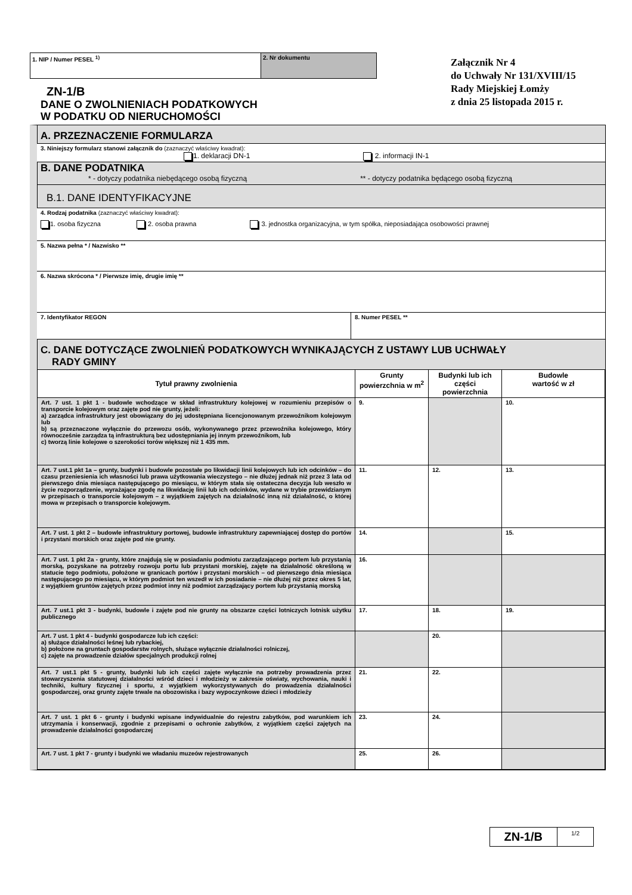1. NIP / Numer PESEL <sup>1)</sup> 2. Nr dokumentu
ZN-1/B
DANE O ZWOLNIENIACH PODATKOWYCH
W PODATKU OD NIERUCHOMOŚCI
Załącznik Nr 4
do Uchwały Nr 131/XVIII/15
Rady Miejskiej Łomży
z dnia 25 listopada 2015 r.
A. PRZEZNACZENIE FORMULARZA
3. Niniejszy formularz stanowi załącznik do (zaznaczyć właściwy kwadrat):
1. deklaracji DN-1 2. informacji IN-1
B. DANE PODATNIKA
* - dotyczy podatnika niebędącego osobą fizyczną ** - dotyczy podatnika będącego osobą fizyczną
B.1. DANE IDENTYFIKACYJNE
4. Rodzaj podatnika (zaznaczyć właściwy kwadrat):
1. osoba fizyczna 2. osoba prawna 3. jednostka organizacyjna, w tym spółka, nieposiadająca osobowości prawnej
5. Nazwa pełna * / Nazwisko **
6. Nazwa skrócona * / Pierwsze imię, drugie imię **
7. Identyfikator REGON 8. Numer PESEL **
C. DANE DOTYCZĄCE ZWOLNIEŃ PODATKOWYCH WYNIKAJĄCYCH Z USTAWY LUB UCHWAŁY
RADY GMINY
| Tytuł prawny zwolnienia | Grunty powierzchnia w m<sup>2</sup> | Budynki lub ich części powierzchnia | Budowle wartość w zł |
| --- | --- | --- | --- |
| Art. 7 ust. 1 pkt 1 - budowle wchodzące w skład infrastruktury kolejowej w rozumieniu przepisów o transporcie kolejowym oraz zajęte pod nie grunty, jeżeli: a) zarządca infrastruktury jest obowiązany do jej udostępniana licencjonowanym przewoźnikom kolejowym lub b) są przeznaczone wyłącznie do przewozu osób, wykonywanego przez przewoźnika kolejowego, który równocześnie zarządza tą infrastrukturą bez udostępniania jej innym przewoźnikom, lub c) tworzą linie kolejowe o szerokości torów większej niż 1 435 mm. | 9. | | 10. |
| Art. 7 ust.1 pkt 1a – grunty, budynki i budowle pozostałe po likwidacji linii kolejowych lub ich odcinków – do czasu przeniesienia ich własności lub prawa użytkowania wieczystego – nie dłużej jednak niż przez 3 lata od pierwszego dnia miesiąca następującego po miesiącu, w którym stała się ostateczna decyzja lub weszło w życie rozporządzenie, wyrażające zgodę na likwidację linii lub ich odcinków, wydane w trybie przewidzianym w przepisach o transporcie kolejowym – z wyjątkiem zajętych na działalność inną niż działalność, o której mowa w przepisach o transporcie kolejowym. | 11. | 12. | 13. |
| Art. 7 ust. 1 pkt 2 – budowle infrastruktury portowej, budowle infrastruktury zapewniającej dostęp do portów i przystani morskich oraz zajęte pod nie grunty. | 14. | | 15. |
| Art. 7 ust. 1 pkt 2a - grunty, które znajdują się w posiadaniu podmiotu zarządzającego portem lub przystanią morską, pozyskane na potrzeby rozwoju portu lub przystani morskiej, zajęte na działalność określoną w statucie tego podmiotu, położone w granicach portów i przystani morskich – od pierwszego dnia miesiąca następującego po miesiącu, w którym podmiot ten wszedł w ich posiadanie – nie dłużej niż przez okres 5 lat, z wyjątkiem gruntów zajętych przez podmiot inny niż podmiot zarządzający portem lub przystanią morską | 16. | | |
| Art. 7 ust.1 pkt 3 - budynki, budowle i zajęte pod nie grunty na obszarze części lotniczych lotnisk użytku publicznego | 17. | 18. | 19. |
| Art. 7 ust. 1 pkt 4 - budynki gospodarcze lub ich części: a) służące działalności leśnej lub rybackiej, b) położone na gruntach gospodarstw rolnych, służące wyłącznie działalności rolniczej, c) zajęte na prowadzenie działów specjalnych produkcji rolnej | | 20. | |
| Art. 7 ust.1 pkt 5 - grunty, budynki lub ich części zajęte wyłącznie na potrzeby prowadzenia przez stowarzyszenia statutowej działalności wśród dzieci i młodzieży w zakresie oświaty, wychowania, nauki i techniki, kultury fizycznej i sportu, z wyjątkiem wykorzystywanych do prowadzenia działalności gospodarczej, oraz grunty zajęte trwale na obozowiska i bazy wypoczynkowe dzieci i młodzieży | 21. | 22. | |
| Art. 7 ust. 1 pkt 6 - grunty i budynki wpisane indywidualnie do rejestru zabytków, pod warunkiem ich utrzymania i konserwacji, zgodnie z przepisami o ochronie zabytków, z wyjątkiem części zajętych na prowadzenie działalności gospodarczej | 23. | 24. | |
| Art. 7 ust. 1 pkt 7 - grunty i budynki we władaniu muzeów rejestrowanych | 25. | 26. | |
ZN-1/B
1/2